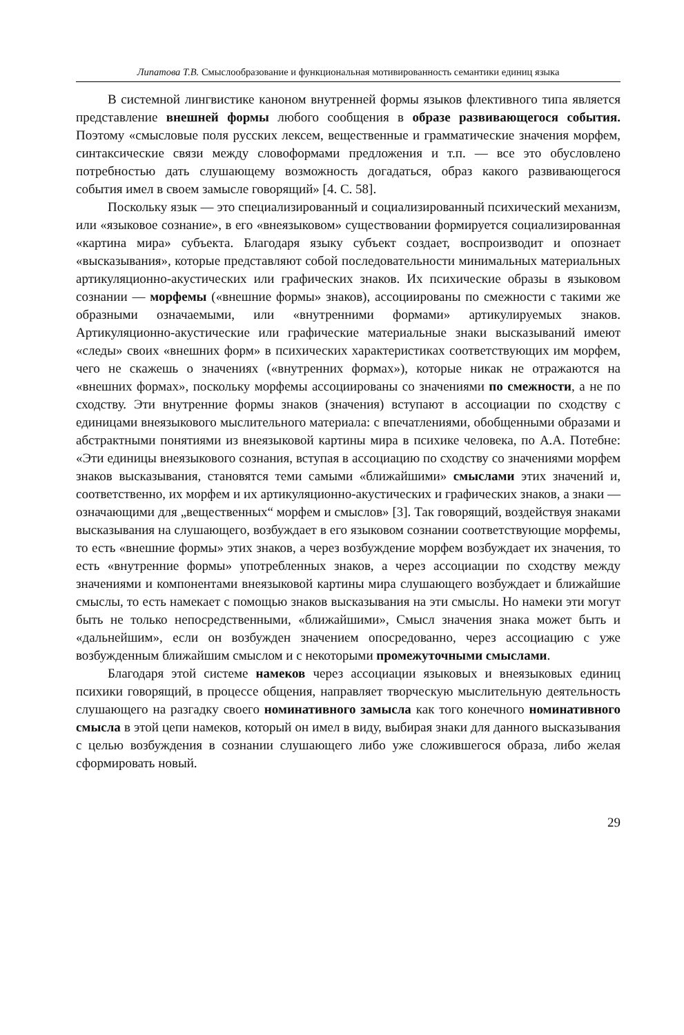Липатова Т.В. Смыслообразование и функциональная мотивированность семантики единиц языка
В системной лингвистике каноном внутренней формы языков флективного типа является представление внешней формы любого сообщения в образе развивающегося события. Поэтому «смысловые поля русских лексем, вещественные и грамматические значения морфем, синтаксические связи между словоформами предложения и т.п. — все это обусловлено потребностью дать слушающему возможность догадаться, образ какого развивающегося события имел в своем замысле говорящий» [4. С. 58].
Поскольку язык — это специализированный и социализированный психический механизм, или «языковое сознание», в его «внеязыковом» существовании формируется социализированная «картина мира» субъекта. Благодаря языку субъект создает, воспроизводит и опознает «высказывания», которые представляют собой последовательности минимальных материальных артикуляционно-акустических или графических знаков. Их психические образы в языковом сознании — морфемы («внешние формы» знаков), ассоциированы по смежности с такими же образными означаемыми, или «внутренними формами» артикулируемых знаков. Артикуляционно-акустические или графические материальные знаки высказываний имеют «следы» своих «внешних форм» в психических характеристиках соответствующих им морфем, чего не скажешь о значениях («внутренних формах»), которые никак не отражаются на «внешних формах», поскольку морфемы ассоциированы со значениями по смежности, а не по сходству. Эти внутренние формы знаков (значения) вступают в ассоциации по сходству с единицами внеязыкового мыслительного материала: с впечатлениями, обобщенными образами и абстрактными понятиями из внеязыковой картины мира в психике человека, по А.А. Потебне: «Эти единицы внеязыкового сознания, вступая в ассоциацию по сходству со значениями морфем знаков высказывания, становятся теми самыми «ближайшими» смыслами этих значений и, соответственно, их морфем и их артикуляционно-акустических и графических знаков, а знаки — означающими для „вещественных“ морфем и смыслов» [3]. Так говорящий, воздействуя знаками высказывания на слушающего, возбуждает в его языковом сознании соответствующие морфемы, то есть «внешние формы» этих знаков, а через возбуждение морфем возбуждает их значения, то есть «внутренние формы» употребленных знаков, а через ассоциации по сходству между значениями и компонентами внеязыковой картины мира слушающего возбуждает и ближайшие смыслы, то есть намекает с помощью знаков высказывания на эти смыслы. Но намеки эти могут быть не только непосредственными, «ближайшими», Смысл значения знака может быть и «дальнейшим», если он возбужден значением опосредованно, через ассоциацию с уже возбужденным ближайшим смыслом и с некоторыми промежуточными смыслами.
Благодаря этой системе намеков через ассоциации языковых и внеязыковых единиц психики говорящий, в процессе общения, направляет творческую мыслительную деятельность слушающего на разгадку своего номинативного замысла как того конечного номинативного смысла в этой цепи намеков, который он имел в виду, выбирая знаки для данного высказывания с целью возбуждения в сознании слушающего либо уже сложившегося образа, либо желая сформировать новый.
29